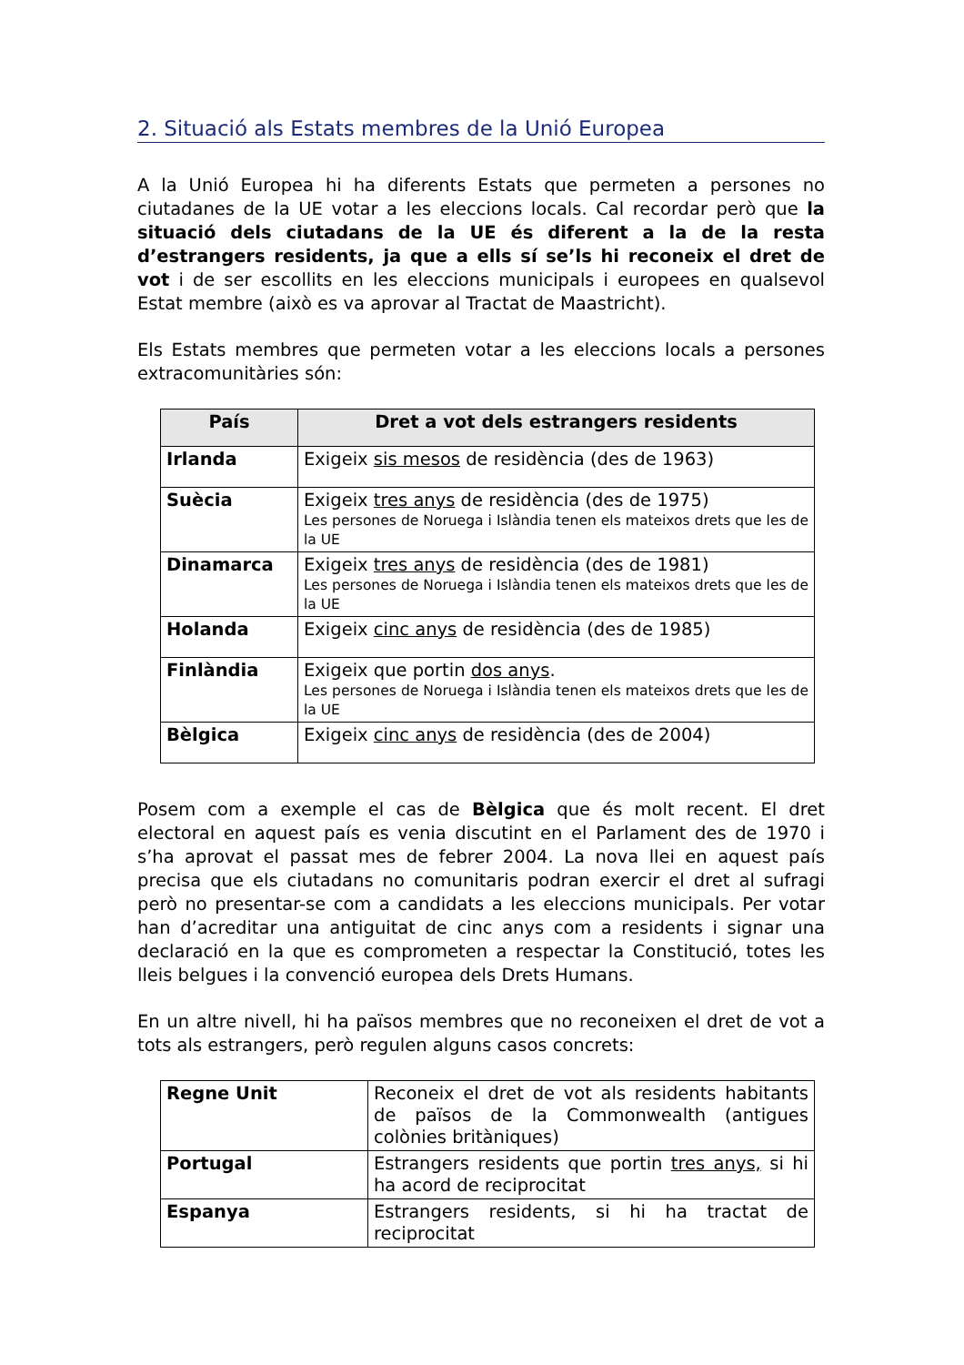2. Situació als Estats membres de la Unió Europea
A la Unió Europea hi ha diferents Estats que permeten a persones no ciutadanes de la UE votar a les eleccions locals. Cal recordar però que la situació dels ciutadans de la UE és diferent a la de la resta d’estrangers residents, ja que a ells sí se’ls hi reconeix el dret de vot i de ser escollits en les eleccions municipals i europees en qualsevol Estat membre (això es va aprovar al Tractat de Maastricht).
Els Estats membres que permeten votar a les eleccions locals a persones extracomunitàries són:
| País | Dret a vot dels estrangers residents |
| --- | --- |
| Irlanda | Exigeix sis mesos de residència (des de 1963) |
| Suècia | Exigeix tres anys de residència (des de 1975) Les persones de Noruega i Islàndia tenen els mateixos drets que les de la UE |
| Dinamarca | Exigeix tres anys de residència (des de 1981) Les persones de Noruega i Islàndia tenen els mateixos drets que les de la UE |
| Holanda | Exigeix cinc anys de residència (des de 1985) |
| Finlàndia | Exigeix que portin dos anys . Les persones de Noruega i Islàndia tenen els mateixos drets que les de la UE |
| Bèlgica | Exigeix cinc anys de residència (des de 2004) |
Posem com a exemple el cas de Bèlgica que és molt recent. El dret electoral en aquest país es venia discutint en el Parlament des de 1970 i s’ha aprovat el passat mes de febrer 2004. La nova llei en aquest país precisa que els ciutadans no comunitaris podran exercir el dret al sufragi però no presentar-se com a candidats a les eleccions municipals. Per votar han d’acreditar una antiguitat de cinc anys com a residents i signar una declaració en la que es comprometen a respectar la Constitució, totes les lleis belgues i la convenció europea dels Drets Humans.
En un altre nivell, hi ha països membres que no reconeixen el dret de vot a tots als estrangers, però regulen alguns casos concrets:
| Regne Unit | Reconeix el dret de vot als residents habitants de països de la Commonwealth (antigues colònies britàniques) |
| Portugal | Estrangers residents que portin tres anys, si hi ha acord de reciprocitat |
| Espanya | Estrangers residents, si hi ha tractat de reciprocitat |